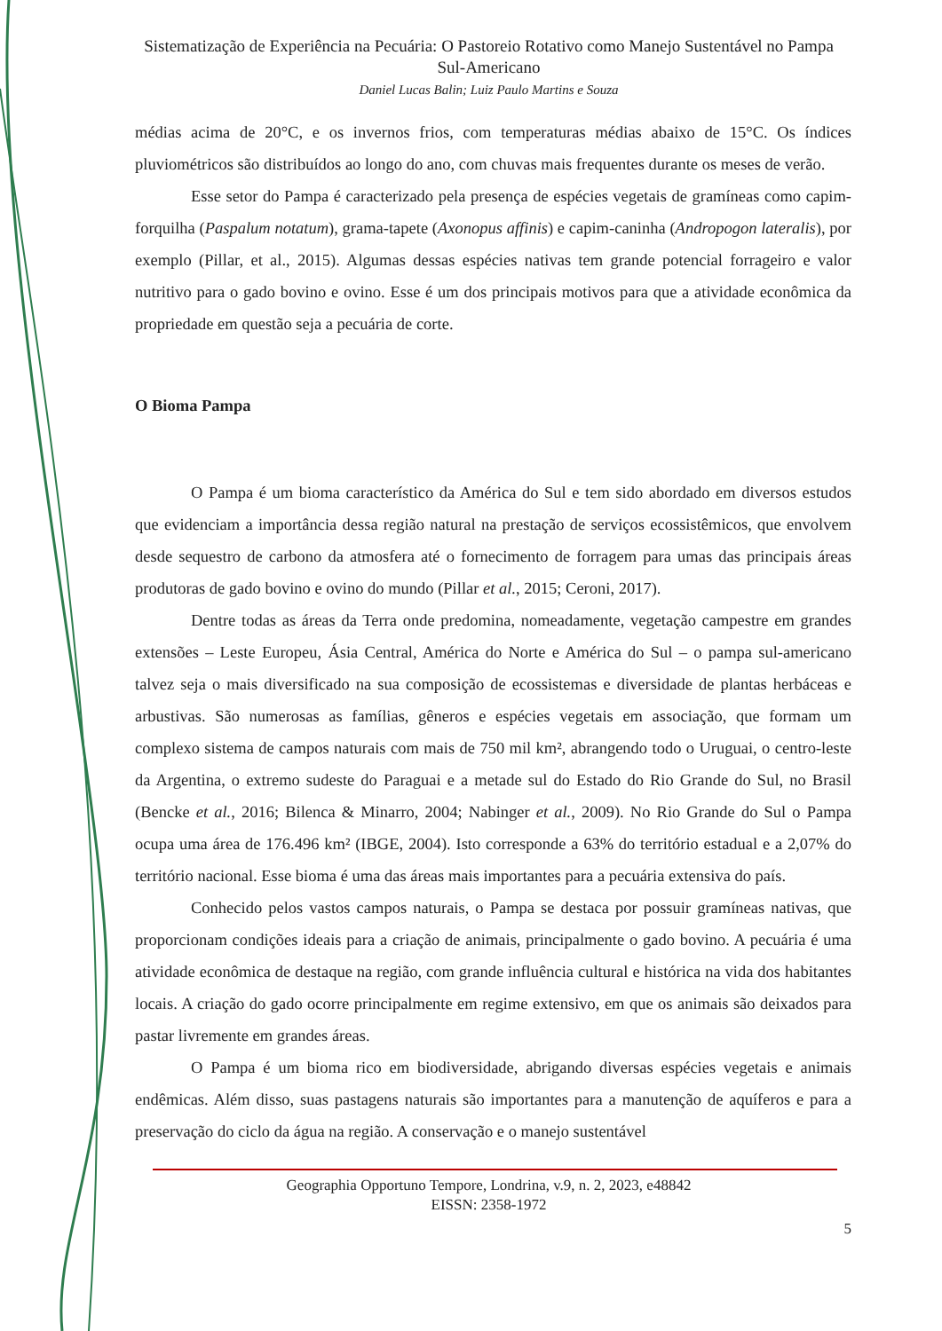Sistematização de Experiência na Pecuária: O Pastoreio Rotativo como Manejo Sustentável no Pampa Sul-Americano
Daniel Lucas Balin; Luiz Paulo Martins e Souza
médias acima de 20°C, e os invernos frios, com temperaturas médias abaixo de 15°C. Os índices pluviométricos são distribuídos ao longo do ano, com chuvas mais frequentes durante os meses de verão.
Esse setor do Pampa é caracterizado pela presença de espécies vegetais de gramíneas como capim-forquilha (Paspalum notatum), grama-tapete (Axonopus affinis) e capim-caninha (Andropogon lateralis), por exemplo (Pillar, et al., 2015). Algumas dessas espécies nativas tem grande potencial forrageiro e valor nutritivo para o gado bovino e ovino. Esse é um dos principais motivos para que a atividade econômica da propriedade em questão seja a pecuária de corte.
O Bioma Pampa
O Pampa é um bioma característico da América do Sul e tem sido abordado em diversos estudos que evidenciam a importância dessa região natural na prestação de serviços ecossistêmicos, que envolvem desde sequestro de carbono da atmosfera até o fornecimento de forragem para umas das principais áreas produtoras de gado bovino e ovino do mundo (Pillar et al., 2015; Ceroni, 2017).
Dentre todas as áreas da Terra onde predomina, nomeadamente, vegetação campestre em grandes extensões – Leste Europeu, Ásia Central, América do Norte e América do Sul – o pampa sul-americano talvez seja o mais diversificado na sua composição de ecossistemas e diversidade de plantas herbáceas e arbustivas. São numerosas as famílias, gêneros e espécies vegetais em associação, que formam um complexo sistema de campos naturais com mais de 750 mil km², abrangendo todo o Uruguai, o centro-leste da Argentina, o extremo sudeste do Paraguai e a metade sul do Estado do Rio Grande do Sul, no Brasil (Bencke et al., 2016; Bilenca & Minarro, 2004; Nabinger et al., 2009). No Rio Grande do Sul o Pampa ocupa uma área de 176.496 km² (IBGE, 2004). Isto corresponde a 63% do território estadual e a 2,07% do território nacional. Esse bioma é uma das áreas mais importantes para a pecuária extensiva do país.
Conhecido pelos vastos campos naturais, o Pampa se destaca por possuir gramíneas nativas, que proporcionam condições ideais para a criação de animais, principalmente o gado bovino. A pecuária é uma atividade econômica de destaque na região, com grande influência cultural e histórica na vida dos habitantes locais. A criação do gado ocorre principalmente em regime extensivo, em que os animais são deixados para pastar livremente em grandes áreas.
O Pampa é um bioma rico em biodiversidade, abrigando diversas espécies vegetais e animais endêmicas. Além disso, suas pastagens naturais são importantes para a manutenção de aquíferos e para a preservação do ciclo da água na região. A conservação e o manejo sustentável
Geographia Opportuno Tempore, Londrina, v.9, n. 2, 2023, e48842
EISSN: 2358-1972
5